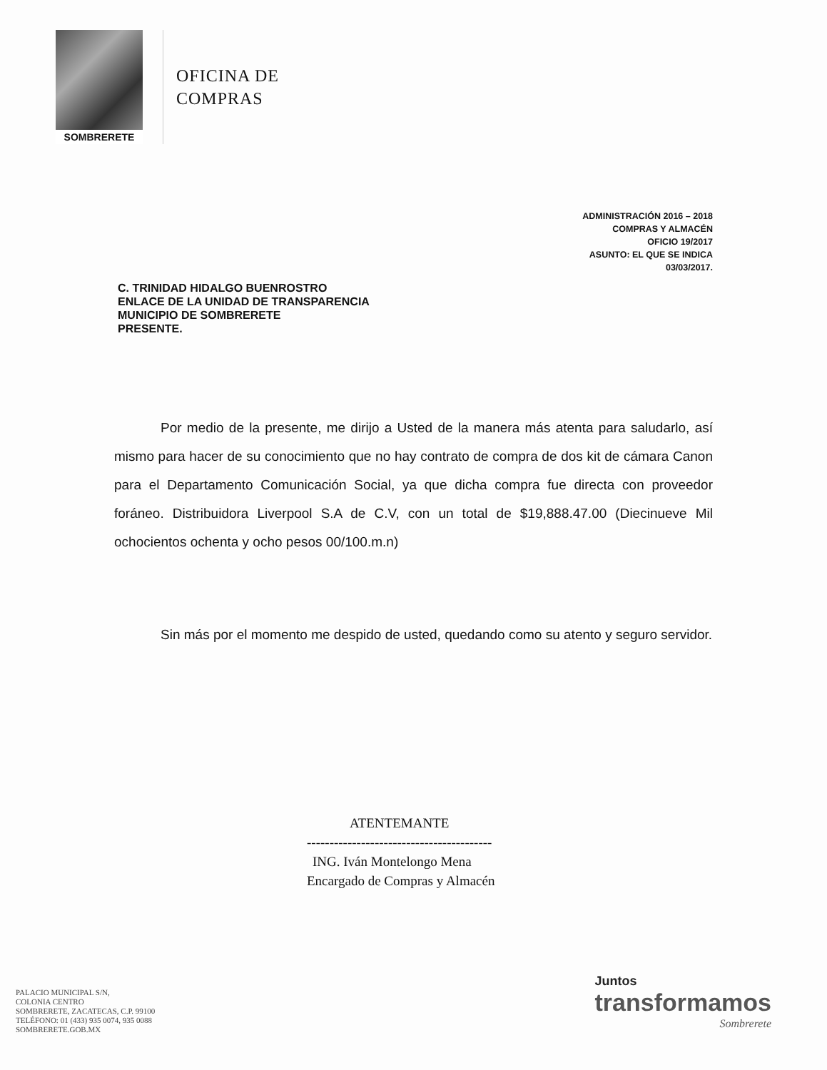SOMBRERETE
OFICINA DE
COMPRAS
ADMINISTRACIÓN 2016 – 2018
COMPRAS Y ALMACÉN
OFICIO 19/2017
ASUNTO: EL QUE SE INDICA
03/03/2017.
C. TRINIDAD HIDALGO BUENROSTRO
ENLACE DE LA UNIDAD DE TRANSPARENCIA
MUNICIPIO DE SOMBRERETE
PRESENTE.
Por medio de la presente, me dirijo a Usted de la manera más atenta para saludarlo, así mismo para hacer de su conocimiento que no hay contrato de compra de dos kit de cámara Canon para el Departamento Comunicación Social, ya que dicha compra fue directa con proveedor foráneo. Distribuidora Liverpool S.A de C.V, con un total de $19,888.47.00 (Diecinueve Mil ochocientos ochenta y ocho pesos 00/100.m.n)
Sin más por el momento me despido de usted, quedando como su atento y seguro servidor.
ATENTEMANTE
-----------------------------------------
ING. Iván Montelongo Mena
Encargado de Compras y Almacén
PALACIO MUNICIPAL S/N,
COLONIA CENTRO
SOMBRERETE, ZACATECAS, C.P. 99100
TELÉFONO: 01 (433) 935 0074, 935 0088
SOMBRERETE.GOB.MX
Juntos
transformamos
Sombrerete